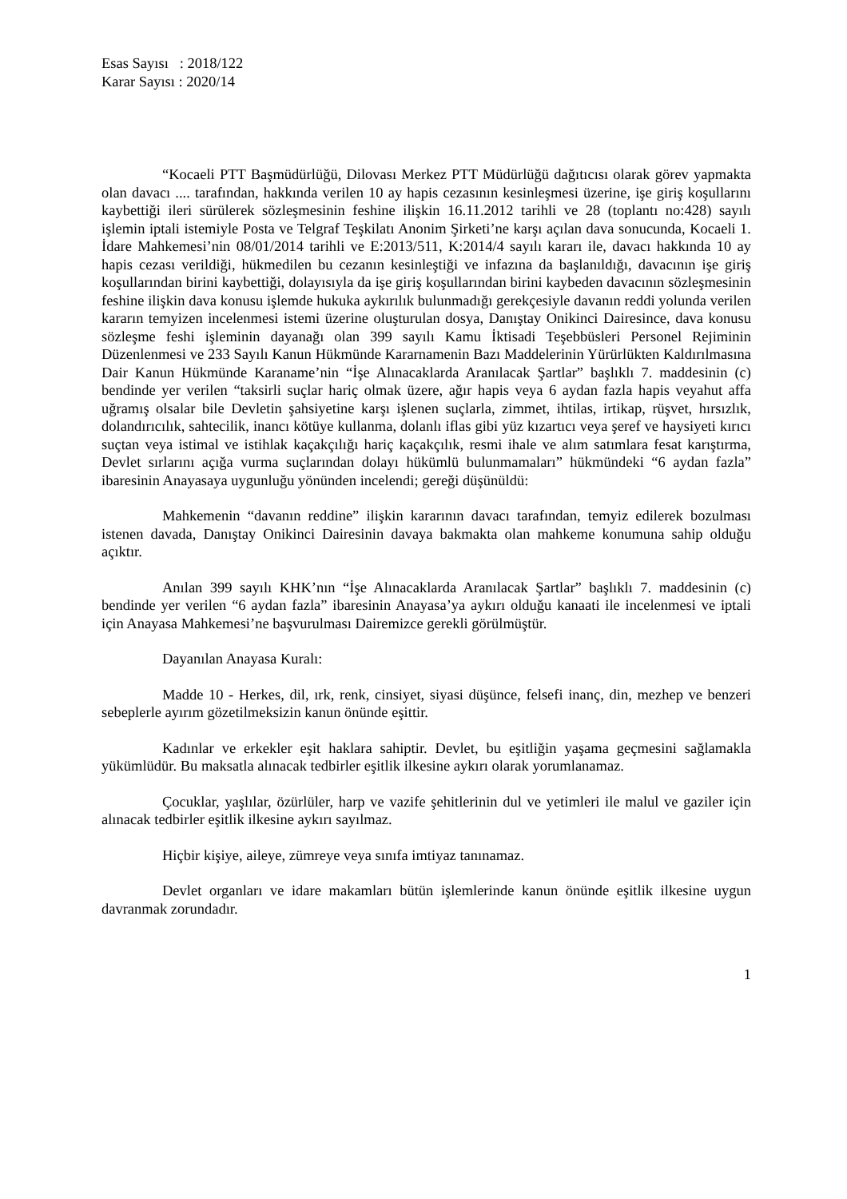Esas Sayısı : 2018/122
Karar Sayısı : 2020/14
“Kocaeli PTT Başmüdürlüğü, Dilovası Merkez PTT Müdürlüğü dağıtıcısı olarak görev yapmakta olan davacı .... tarafından, hakkında verilen 10 ay hapis cezasının kesinleşmesi üzerine, işe giriş koşullarını kaybettiği ileri sürülerek sözleşmesinin feshine ilişkin 16.11.2012 tarihli ve 28 (toplantı no:428) sayılı işlemin iptali istemiyle Posta ve Telgraf Teşkilatı Anonim Şirketi’ne karşı açılan dava sonucunda, Kocaeli 1. İdare Mahkemesi’nin 08/01/2014 tarihli ve E:2013/511, K:2014/4 sayılı kararı ile, davacı hakkında 10 ay hapis cezası verildiği, hükmedilen bu cezanın kesinleştiği ve infazına da başlanıldığı, davacının işe giriş koşullarından birini kaybettiği, dolayısıyla da işe giriş koşullarından birini kaybeden davacının sözleşmesinin feshine ilişkin dava konusu işlemde hukuka aykırılık bulunmadığı gerekçesiyle davanın reddi yolunda verilen kararın temyizen incelenmesi istemi üzerine oluşturulan dosya, Danıştay Onikinci Dairesince, dava konusu sözleşme feshi işleminin dayanağı olan 399 sayılı Kamu İktisadi Teşebbüsleri Personel Rejiminin Düzenlenmesi ve 233 Sayılı Kanun Hükmünde Kararnamenin Bazı Maddelerinin Yürürlükten Kaldırılmasına Dair Kanun Hükmünde Karaname’nin “İşe Alınacaklarda Aranılacak Şartlar” başlıklı 7. maddesinin (c) bendinde yer verilen “taksirli suçlar hariç olmak üzere, ağır hapis veya 6 aydan fazla hapis veyahut affa uğramış olsalar bile Devletin şahsiyetine karşı işlenen suçlarla, zimmet, ihtilas, irtikap, rüşvet, hırsızlık, dolandırıcılık, sahtecilik, inancı kötüye kullanma, dolanlı iflas gibi yüz kızartıcı veya şeref ve haysiyeti kırıcı suçtan veya istimal ve istihlak kaçakçılığı hariç kaçakçılık, resmi ihale ve alım satımlara fesat karıştırma, Devlet sırlarını açığa vurma suçlarından dolayı hükümlü bulunmamaları” hükmündeki “6 aydan fazla” ibaresinin Anayasaya uygunluğu yönünden incelendi; gereği düşünüldü:
Mahkemenin “davanın reddine” ilişkin kararının davacı tarafından, temyiz edilerek bozulması istenen davada, Danıştay Onikinci Dairesinin davaya bakmakta olan mahkeme konumuna sahip olduğu açıktır.
Anılan 399 sayılı KHK’nın “İşe Alınacaklarda Aranılacak Şartlar” başlıklı 7. maddesinin (c) bendinde yer verilen “6 aydan fazla” ibaresinin Anayasa’ya aykırı olduğu kanaati ile incelenmesi ve iptali için Anayasa Mahkemesi’ne başvurulması Dairemizce gerekli görülmüştür.
Dayanılan Anayasa Kuralı:
Madde 10 - Herkes, dil, ırk, renk, cinsiyet, siyasi düşünce, felsefi inanç, din, mezhep ve benzeri sebeplerle ayırım gözetilmeksizin kanun önünde eşittir.
Kadınlar ve erkekler eşit haklara sahiptir. Devlet, bu eşitliğin yaşama geçmesini sağlamakla yükümlüdür. Bu maksatla alınacak tedbirler eşitlik ilkesine aykırı olarak yorumlanamaz.
Çocuklar, yaşlılar, özürlüler, harp ve vazife şehitlerinin dul ve yetimleri ile malul ve gaziler için alınacak tedbirler eşitlik ilkesine aykırı sayılmaz.
Hiçbir kişiye, aileye, zümreye veya sınıfa imtiyaz tanınamaz.
Devlet organları ve idare makamları bütün işlemlerinde kanun önünde eşitlik ilkesine uygun davranmak zorundadır.
1